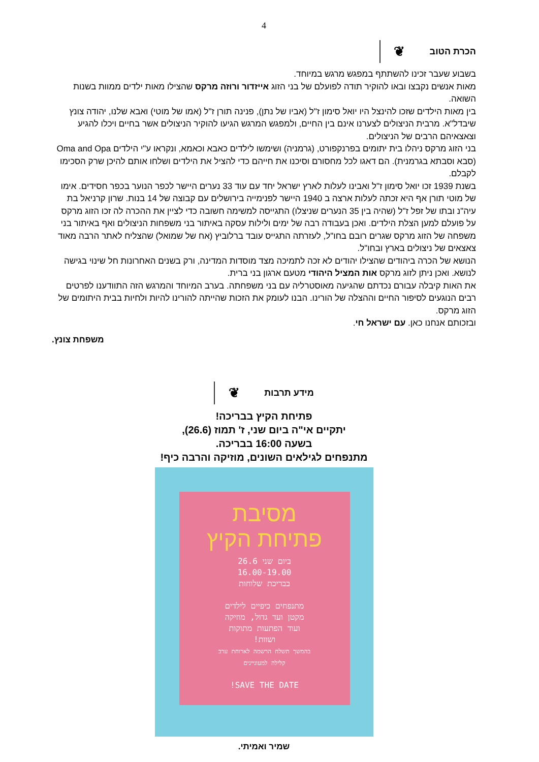4
הכרת הטוב ❦
בשבוע שעבר זכינו להשתתף במפגש מרגש במיוחד.
מאות אנשים נקבצו ובאו להוקיר תודה לפועלם של בני הזוג אייזדור ורוזה מרקס שהצילו מאות ילדים ממוות בשנות השואה.
בין מאות הילדים שזכו להינצל היו יואל סימון ז"ל (אביו של נתן), פנינה תורן ז"ל (אמו של מוטי) ואבא שלנו, יהודה צונץ שיבדל"א. מרבית הניצולים לצערנו אינם בין החיים, ולמפגש המרגש הגיעו להוקיר הניצולים אשר בחיים ויכלו להגיע וצאצאיהם הרבים של הניצולים.
בני הזוג מרקס ניהלו בית יתומים בפרנקפורט, (גרמניה) ושימשו לילדים כאבא וכאמא, ונקראו ע"י הילדים Oma and Opa (סבא וסבתא בגרמנית). הם דאגו לכל מחסורם וסיכנו את חייהם כדי להציל את הילדים ושלחו אותם להיכן שרק הסכימו לקבלם.
בשנת 1939 זכו יואל סימון ז"ל ואבינו לעלות לארץ ישראל יחד עם עוד 33 נערים היישר לכפר הנוער בכפר חסידים. אימו של מוטי תורן אף היא זכתה לעלות ארצה ב 1940 היישר לפנימייה בירושלים עם קבוצה של 14 בנות. שרון קרניאל בת עיה"נ ובתו של זפל ז"ל (שהיה בין 35 הנערים שניצלו) התגייסה למשימה חשובה כדי לציין את ההכרה לה זכו הזוג מרקס על פועלם למען הצלת הילדים. ואכן בעבודה רבה של ימים ולילות עסקה באיתור בני משפחות הניצולים ואף באיתור בני משפחה של הזוג מרקס שגרים רובם בחו"ל, לעזרתה התגייס עובד ברלוביץ (אח של שמואל) שהצליח לאתר הרבה מאוד צאצאים של ניצולים בארץ ובחו"ל.
הנושא של הכרה ביהודים שהצילו יהודים לא זכה לתמיכה מצד מוסדות המדינה, ורק בשנים האחרונות חל שינוי בגישה לנושא. ואכן ניתן לזוג מרקס אות המציל היהודי מטעם ארגון בני ברית.
את האות קיבלה עבורם נכדתם שהגיעה מאוסטרליה עם בני משפחתה. בערב המיוחד והמרגש הזה התוודענו לפרטים רבים הנוגעים לסיפור החיים וההצלה של הורינו. הבנו לעומק את הזכות שהייתה להורינו להיות ולחיות בבית היתומים של הזוג מרקס.
ובזכותם אנחנו כאן. עם ישראל חי.
משפחת צונץ.
מידע תרבות ❦
פתיחת הקיץ בבריכה!
יתקיים אי"ה ביום שני, ז' תמוז (26.6),
בשעה 16:00 בבריכה.
מתנפחים לגילאים השונים, מוזיקה והרבה כיף!
מסיבת
פתיחת הקיץ
ביום שני 26.6
16.00-19.00
בבריכת שלוחות
מתנפחים כיפיים לילדים
מקטן ועד גדול, מוזיקה
ועוד הפתעות מתוקות
ושוות!
בהמשך תשלח הרשמה לארוחת ערב
קלילה למעוניינים
SAVE THE DATE!
שמיר ואמיתי.